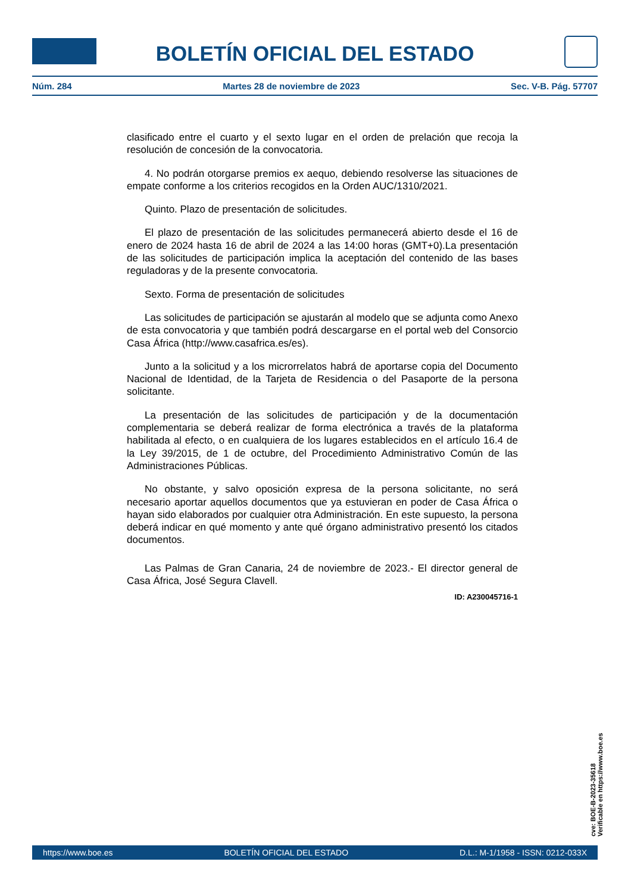BOLETÍN OFICIAL DEL ESTADO
Núm. 284 Martes 28 de noviembre de 2023 Sec. V-B. Pág. 57707
clasificado entre el cuarto y el sexto lugar en el orden de prelación que recoja la resolución de concesión de la convocatoria.
4. No podrán otorgarse premios ex aequo, debiendo resolverse las situaciones de empate conforme a los criterios recogidos en la Orden AUC/1310/2021.
Quinto. Plazo de presentación de solicitudes.
El plazo de presentación de las solicitudes permanecerá abierto desde el 16 de enero de 2024 hasta 16 de abril de 2024 a las 14:00 horas (GMT+0).La presentación de las solicitudes de participación implica la aceptación del contenido de las bases reguladoras y de la presente convocatoria.
Sexto. Forma de presentación de solicitudes
Las solicitudes de participación se ajustarán al modelo que se adjunta como Anexo de esta convocatoria y que también podrá descargarse en el portal web del Consorcio Casa África (http://www.casafrica.es/es).
Junto a la solicitud y a los microrrelatos habrá de aportarse copia del Documento Nacional de Identidad, de la Tarjeta de Residencia o del Pasaporte de la persona solicitante.
La presentación de las solicitudes de participación y de la documentación complementaria se deberá realizar de forma electrónica a través de la plataforma habilitada al efecto, o en cualquiera de los lugares establecidos en el artículo 16.4 de la Ley 39/2015, de 1 de octubre, del Procedimiento Administrativo Común de las Administraciones Públicas.
No obstante, y salvo oposición expresa de la persona solicitante, no será necesario aportar aquellos documentos que ya estuvieran en poder de Casa África o hayan sido elaborados por cualquier otra Administración. En este supuesto, la persona deberá indicar en qué momento y ante qué órgano administrativo presentó los citados documentos.
Las Palmas de Gran Canaria, 24 de noviembre de 2023.- El director general de Casa África, José Segura Clavell.
ID: A230045716-1
cve: BOE-B-2023-35618
Verificable en https://www.boe.es
https://www.boe.es BOLETÍN OFICIAL DEL ESTADO D.L.: M-1/1958 - ISSN: 0212-033X